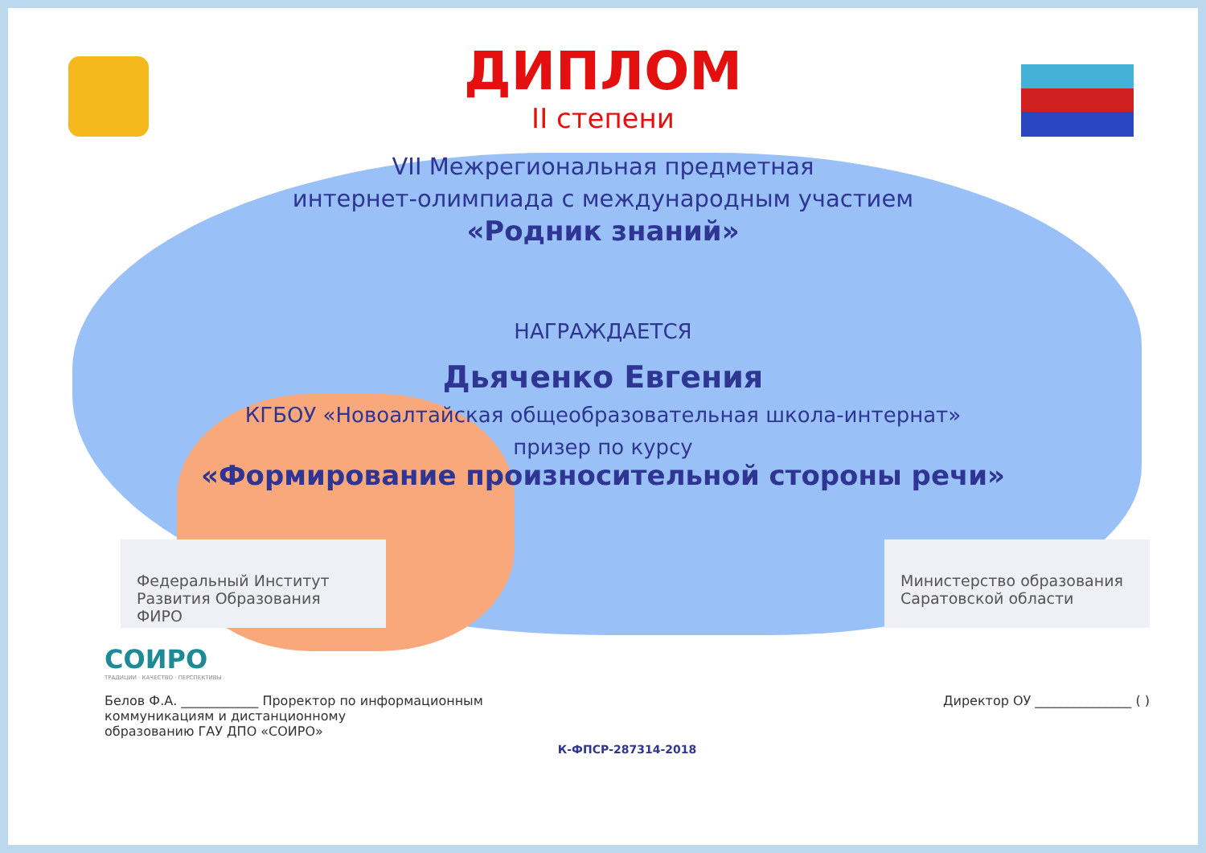ДИПЛОМ
II степени
VII Межрегиональная предметная
интернет-олимпиада с международным участием
«Родник знаний»
НАГРАЖДАЕТСЯ
Дьяченко Евгения
КГБОУ «Новоалтайская общеобразовательная школа-интернат»
призер по курсу
«Формирование произносительной стороны речи»
Федеральный Институт Развития Образования ФИРО
Министерство образования Саратовской области
СОИРО
ТРАДИЦИИ · КАЧЕСТВО · ПЕРСПЕКТИВЫ
Белов Ф.А. ____________ Проректор по информационным
коммуникациям и дистанционному
образованию ГАУ ДПО «СОИРО»
Директор ОУ _______________ ( )
К-ФПСР-287314-2018